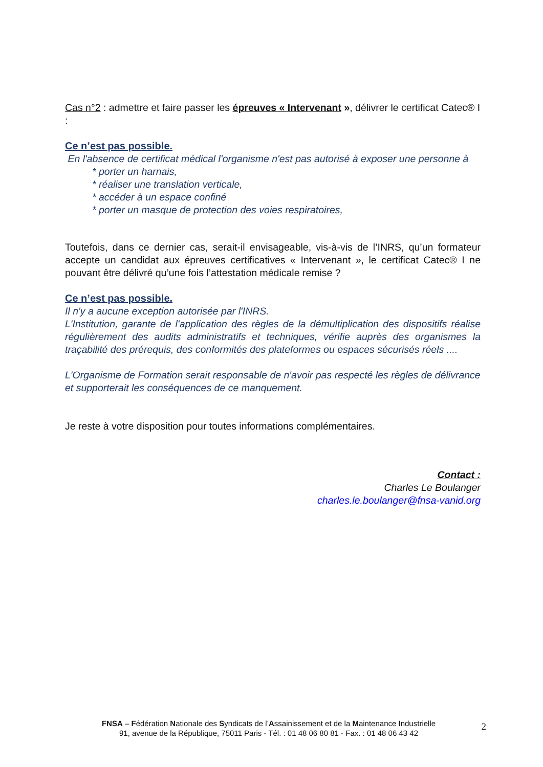Cas n°2 : admettre et faire passer les épreuves « Intervenant », délivrer le certificat Catec® I :
Ce n’est pas possible.
En l'absence de certificat médical l'organisme n'est pas autorisé à exposer une personne à
* porter un harnais,
* réaliser une translation verticale,
* accéder à un espace confiné
* porter un masque de protection des voies respiratoires,
Toutefois, dans ce dernier cas, serait-il envisageable, vis-à-vis de l’INRS, qu’un formateur accepte un candidat aux épreuves certificatives « Intervenant », le certificat Catec® I ne pouvant être délivré qu’une fois l’attestation médicale remise ?
Ce n’est pas possible.
Il n'y a aucune exception autorisée par l'INRS.
L'Institution, garante de l'application des règles de la démultiplication des dispositifs réalise régulièrement des audits administratifs et techniques, vérifie auprès des organismes la traçabilité des prérequis, des conformités des plateformes ou espaces sécurisés réels ....
L'Organisme de Formation serait responsable de n'avoir pas respecté les règles de délivrance et supporterait les conséquences de ce manquement.
Je reste à votre disposition pour toutes informations complémentaires.
Contact :
Charles Le Boulanger
charles.le.boulanger@fnsa-vanid.org
FNSA – Fédération Nationale des Syndicats de l’Assainissement et de la Maintenance Industrielle
91, avenue de la République, 75011 Paris - Tél. : 01 48 06 80 81 - Fax. : 01 48 06 43 42
2